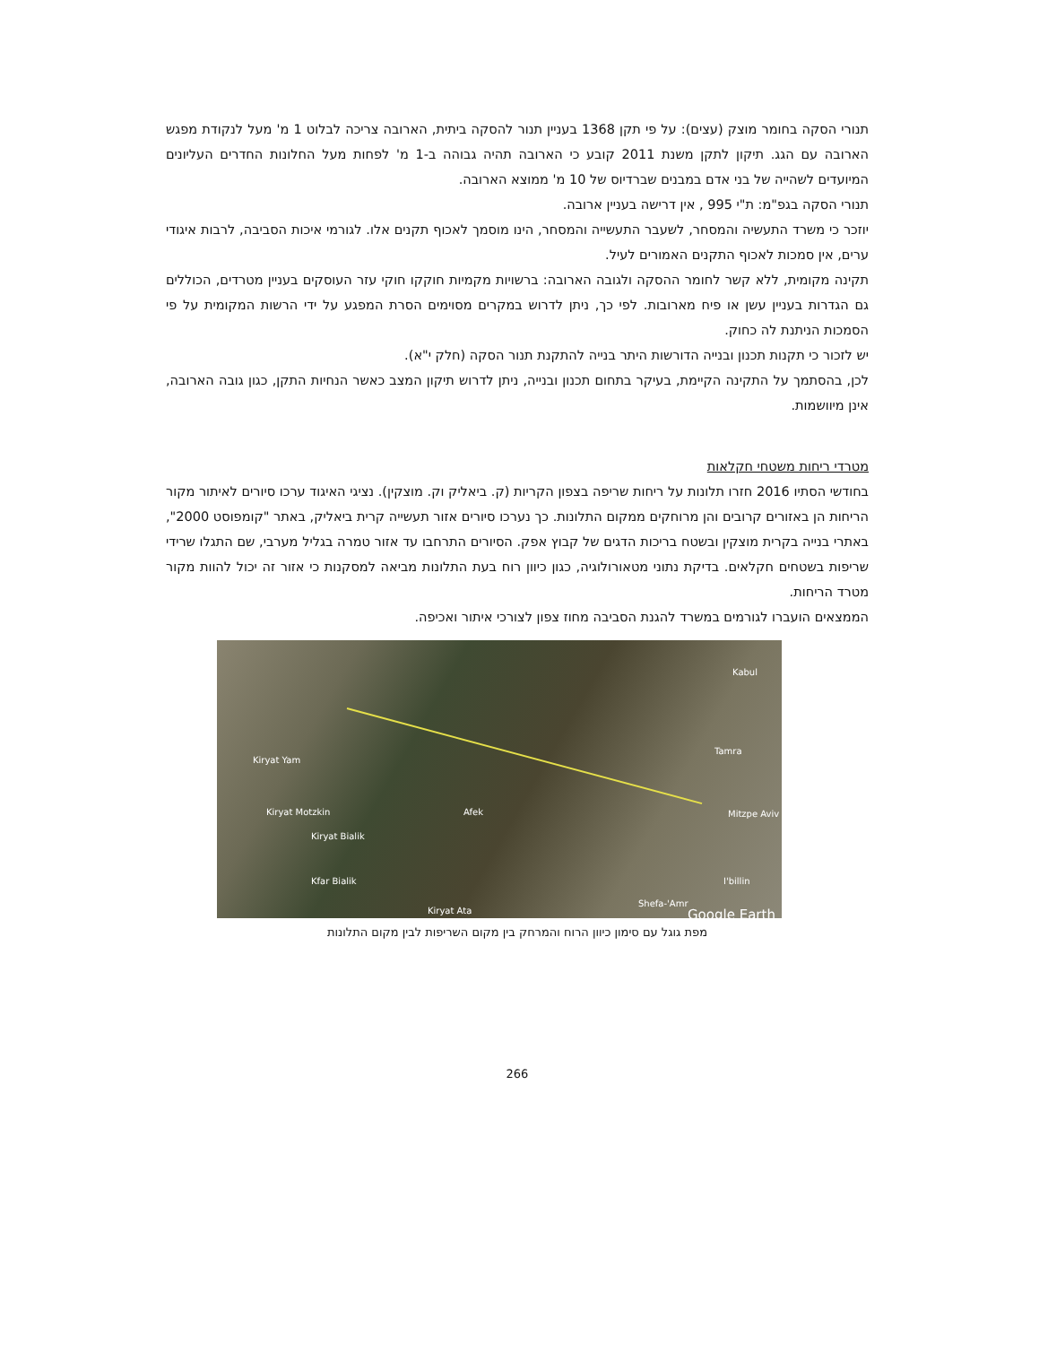תנורי הסקה בחומר מוצק (עצים): על פי תקן 1368 בעניין תנור להסקה ביתית, הארובה צריכה לבלוט 1 מ' מעל לנקודת מפגש הארובה עם הגג. תיקון לתקן משנת 2011 קובע כי הארובה תהיה גבוהה ב-1 מ' לפחות מעל החלונות החדרים העליונים המיועדים לשהייה של בני אדם במבנים שברדיוס של 10 מ' ממוצא הארובה.
תנורי הסקה בגפ"מ: ת"י 995 , אין דרישה בעניין ארובה.
יוזכר כי משרד התעשיה והמסחר, לשעבר התעשייה והמסחר, הינו מוסמך לאכוף תקנים אלו. לגורמי איכות הסביבה, לרבות איגודי ערים, אין סמכות לאכוף התקנים האמורים לעיל.
תקינה מקומית, ללא קשר לחומר ההסקה ולגובה הארובה: ברשויות מקמיות חוקקו חוקי עזר העוסקים בעניין מטרדים, הכוללים גם הגדרות בעניין עשן או פיח מארובות. לפי כך, ניתן לדרוש במקרים מסוימים הסרת המפגע על ידי הרשות המקומית על פי הסמכות הניתנת לה כחוק.
יש לזכור כי תקנות תכנון ובנייה הדורשות היתר בנייה להתקנת תנור הסקה (חלק י"א).
לכן, בהסתמך על התקינה הקיימת, בעיקר בתחום תכנון ובנייה, ניתן לדרוש תיקון המצב כאשר הנחיות התקן, כגון גובה הארובה, אינן מיוושמות.
מטרדי ריחות משטחי חקלאות
בחודשי הסתיו 2016 חזרו תלונות על ריחות שריפה בצפון הקריות (ק. ביאליק וק. מוצקין). נציגי האיגוד ערכו סיורים לאיתור מקור הריחות הן באזורים קרובים והן מרוחקים ממקום התלונות. כך נערכו סיורים אזור תעשייה קרית ביאליק, באתר "קומפוסט 2000", באתרי בנייה בקרית מוצקין ובשטח בריכות הדגים של קבוץ אפק. הסיורים התרחבו עד אזור טמרה בגליל מערבי, שם התגלו שרידי שריפות בשטחים חקלאים. בדיקת נתוני מטאורולוגיה, כגון כיוון רוח בעת התלונות מביאה למסקנות כי אזור זה יכול להוות מקור מטרד הריחות.
הממצאים הועברו לגורמים במשרד להגנת הסביבה מחוז צפון לצורכי איתור ואכיפה.
Kabul
Kiryat Yam
Tamra
Kiryat Motzkin Afek Mitzpe Aviv
Kiryat Bialik
Kfar Bialik I'billin
Kiryat Ata
Shefa-'Amr
Google Earth
מפת גוגל עם סימון כיוון הרוח והמרחק בין מקום השריפות לבין מקום התלונות
266